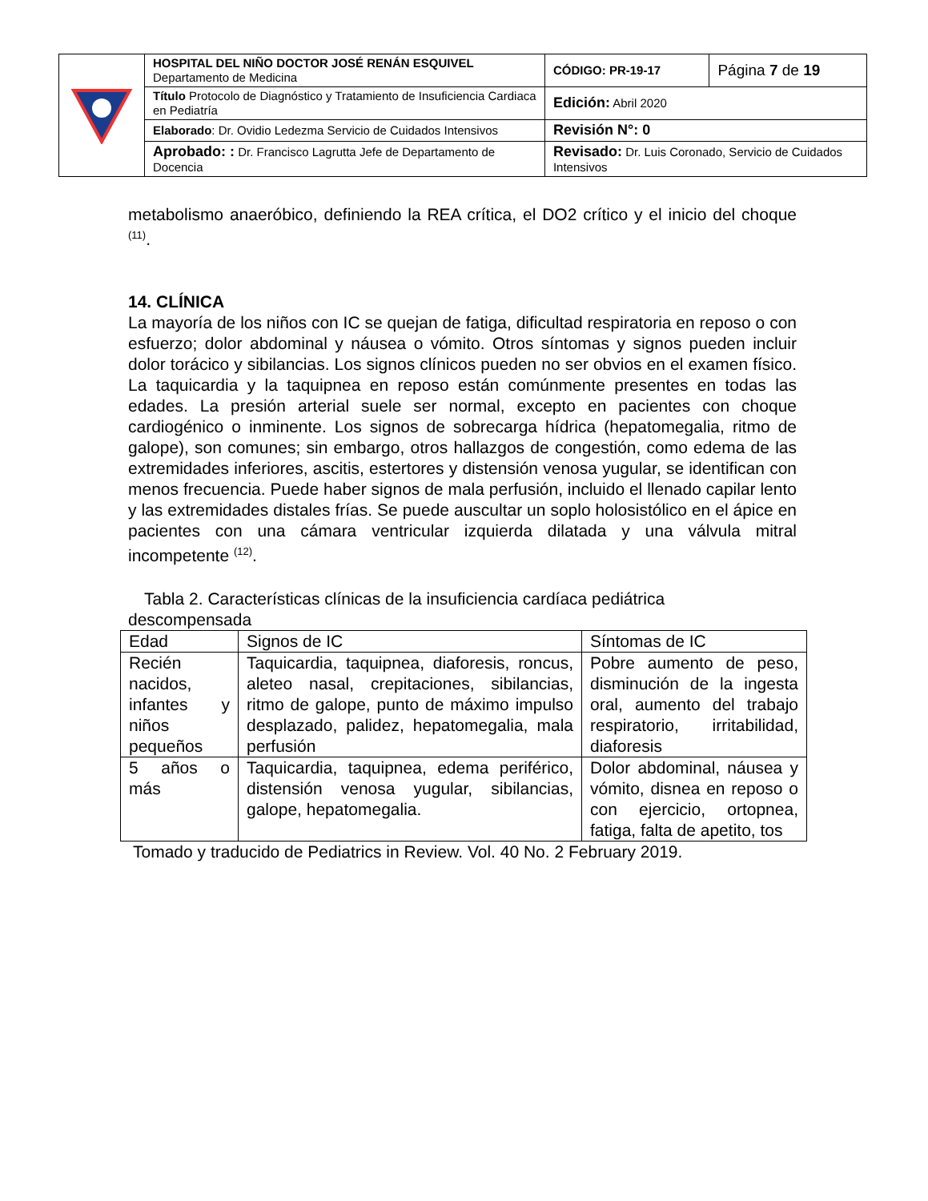| | HOSPITAL DEL NIÑO DOCTOR JOSÉ RENÁN ESQUIVEL Departamento de Medicina | CÓDIGO: PR-19-17 | Página 7 de 19 |
| | Título Protocolo de Diagnóstico y Tratamiento de Insuficiencia Cardiaca en Pediatría | Edición: Abril 2020 | |
| | Elaborado : Dr. Ovidio Ledezma Servicio de Cuidados Intensivos | Revisión N°: 0 | |
| | Aprobado: : Dr. Francisco Lagrutta Jefe de Departamento de Docencia | Revisado: Dr. Luis Coronado, Servicio de Cuidados Intensivos | |
metabolismo anaeróbico, definiendo la REA crítica, el DO2 crítico y el inicio del choque <sup>(11)</sup>.
14. CLÍNICA
La mayoría de los niños con IC se quejan de fatiga, dificultad respiratoria en reposo o con esfuerzo; dolor abdominal y náusea o vómito. Otros síntomas y signos pueden incluir dolor torácico y sibilancias. Los signos clínicos pueden no ser obvios en el examen físico. La taquicardia y la taquipnea en reposo están comúnmente presentes en todas las edades. La presión arterial suele ser normal, excepto en pacientes con choque cardiogénico o inminente. Los signos de sobrecarga hídrica (hepatomegalia, ritmo de galope), son comunes; sin embargo, otros hallazgos de congestión, como edema de las extremidades inferiores, ascitis, estertores y distensión venosa yugular, se identifican con menos frecuencia. Puede haber signos de mala perfusión, incluido el llenado capilar lento y las extremidades distales frías. Se puede auscultar un soplo holosistólico en el ápice en pacientes con una cámara ventricular izquierda dilatada y una válvula mitral incompetente <sup>(12)</sup>.
Tabla 2. Características clínicas de la insuficiencia cardíaca pediátrica
descompensada
| Edad | Signos de IC | Síntomas de IC |
| --- | --- | --- |
| Recién nacidos, infantes y niños pequeños | Taquicardia, taquipnea, diaforesis, roncus, aleteo nasal, crepitaciones, sibilancias, ritmo de galope, punto de máximo impulso desplazado, palidez, hepatomegalia, mala perfusión | Pobre aumento de peso, disminución de la ingesta oral, aumento del trabajo respiratorio, irritabilidad, diaforesis |
| 5 años o más | Taquicardia, taquipnea, edema periférico, distensión venosa yugular, sibilancias, galope, hepatomegalia. | Dolor abdominal, náusea y vómito, disnea en reposo o con ejercicio, ortopnea, fatiga, falta de apetito, tos |
Tomado y traducido de Pediatrics in Review. Vol. 40 No. 2 February 2019.